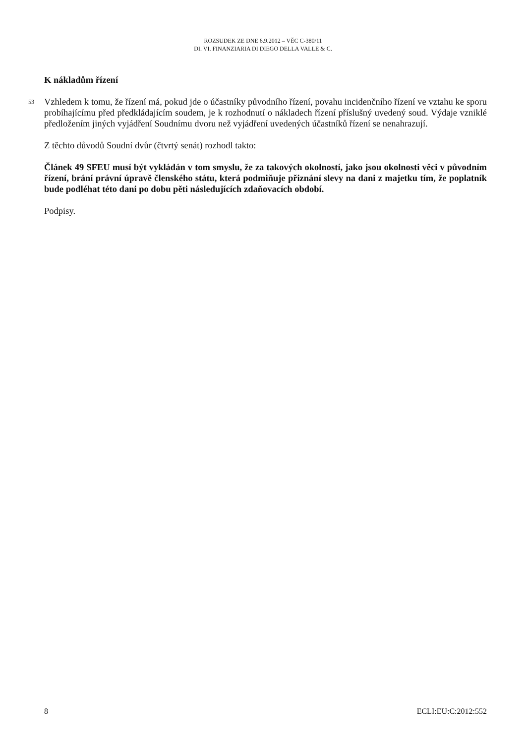ROZSUDEK ZE DNE 6.9.2012 – VĚC C-380/11
DI. VI. FINANZIARIA DI DIEGO DELLA VALLE & C.
K nákladům řízení
53 Vzhledem k tomu, že řízení má, pokud jde o účastníky původního řízení, povahu incidenčního řízení ve vztahu ke sporu probíhajícímu před předkládajícím soudem, je k rozhodnutí o nákladech řízení příslušný uvedený soud. Výdaje vzniklé předložením jiných vyjádření Soudnímu dvoru než vyjádření uvedených účastníků řízení se nenahrazují.
Z těchto důvodů Soudní dvůr (čtvrtý senát) rozhodl takto:
Článek 49 SFEU musí být vykládán v tom smyslu, že za takových okolností, jako jsou okolnosti věci v původním řízení, brání právní úpravě členského státu, která podmiňuje přiznání slevy na dani z majetku tím, že poplatník bude podléhat této dani po dobu pěti následujících zdaňovacích období.
Podpisy.
8 ECLI:EU:C:2012:552